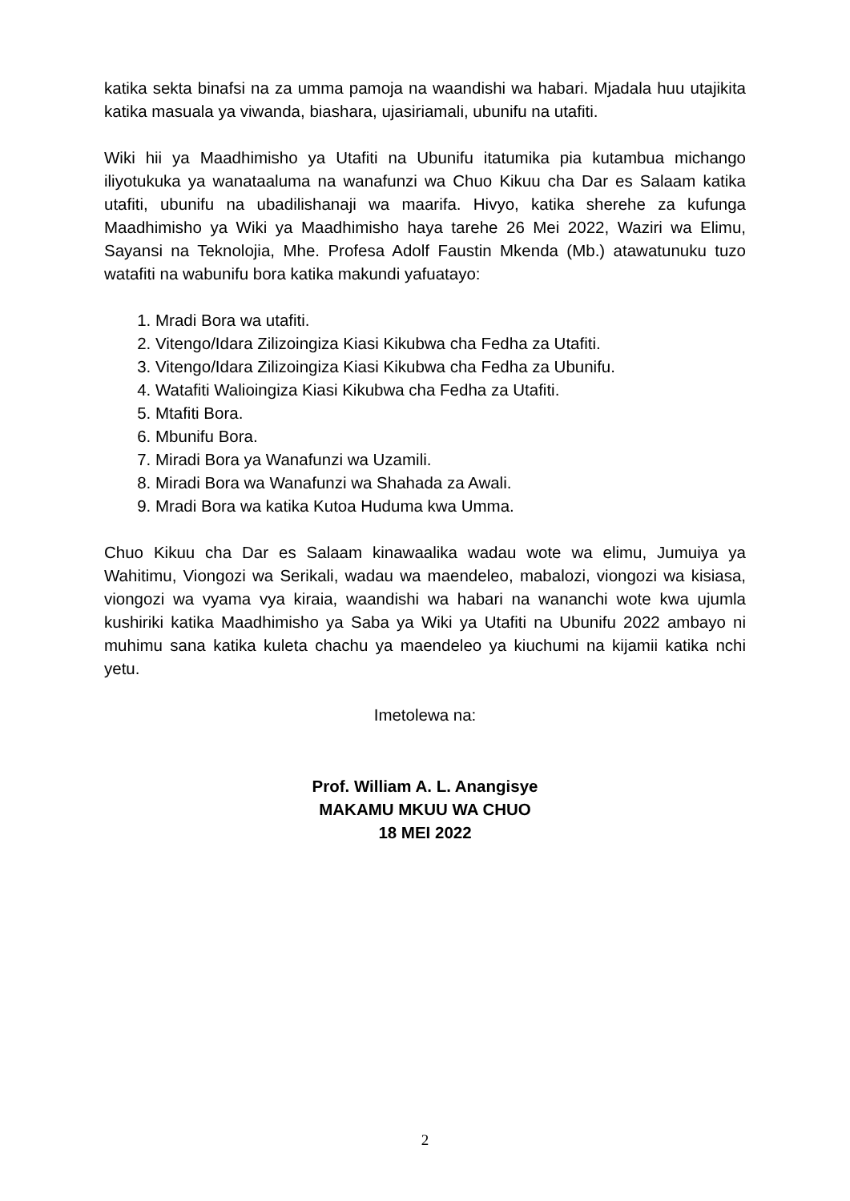katika sekta binafsi na za umma pamoja na waandishi wa habari. Mjadala huu utajikita katika masuala ya viwanda, biashara, ujasiriamali, ubunifu na utafiti.
Wiki hii ya Maadhimisho ya Utafiti na Ubunifu itatumika pia kutambua michango iliyotukuka ya wanataaluma na wanafunzi wa Chuo Kikuu cha Dar es Salaam katika utafiti, ubunifu na ubadilishanaji wa maarifa. Hivyo, katika sherehe za kufunga Maadhimisho ya Wiki ya Maadhimisho haya tarehe 26 Mei 2022, Waziri wa Elimu, Sayansi na Teknolojia, Mhe. Profesa Adolf Faustin Mkenda (Mb.) atawatunuku tuzo watafiti na wabunifu bora katika makundi yafuatayo:
1. Mradi Bora wa utafiti.
2. Vitengo/Idara Zilizoingiza Kiasi Kikubwa cha Fedha za Utafiti.
3. Vitengo/Idara Zilizoingiza Kiasi Kikubwa cha Fedha za Ubunifu.
4. Watafiti Walioingiza Kiasi Kikubwa cha Fedha za Utafiti.
5. Mtafiti Bora.
6. Mbunifu Bora.
7. Miradi Bora ya Wanafunzi wa Uzamili.
8. Miradi Bora wa Wanafunzi wa Shahada za Awali.
9. Mradi Bora wa katika Kutoa Huduma kwa Umma.
Chuo Kikuu cha Dar es Salaam kinawaalika wadau wote wa elimu, Jumuiya ya Wahitimu, Viongozi wa Serikali, wadau wa maendeleo, mabalozi, viongozi wa kisiasa, viongozi wa vyama vya kiraia, waandishi wa habari na wananchi wote kwa ujumla kushiriki katika Maadhimisho ya Saba ya Wiki ya Utafiti na Ubunifu 2022 ambayo ni muhimu sana katika kuleta chachu ya maendeleo ya kiuchumi na kijamii katika nchi yetu.
Imetolewa na:
Prof. William A. L. Anangisye
MAKAMU MKUU WA CHUO
18 MEI 2022
2